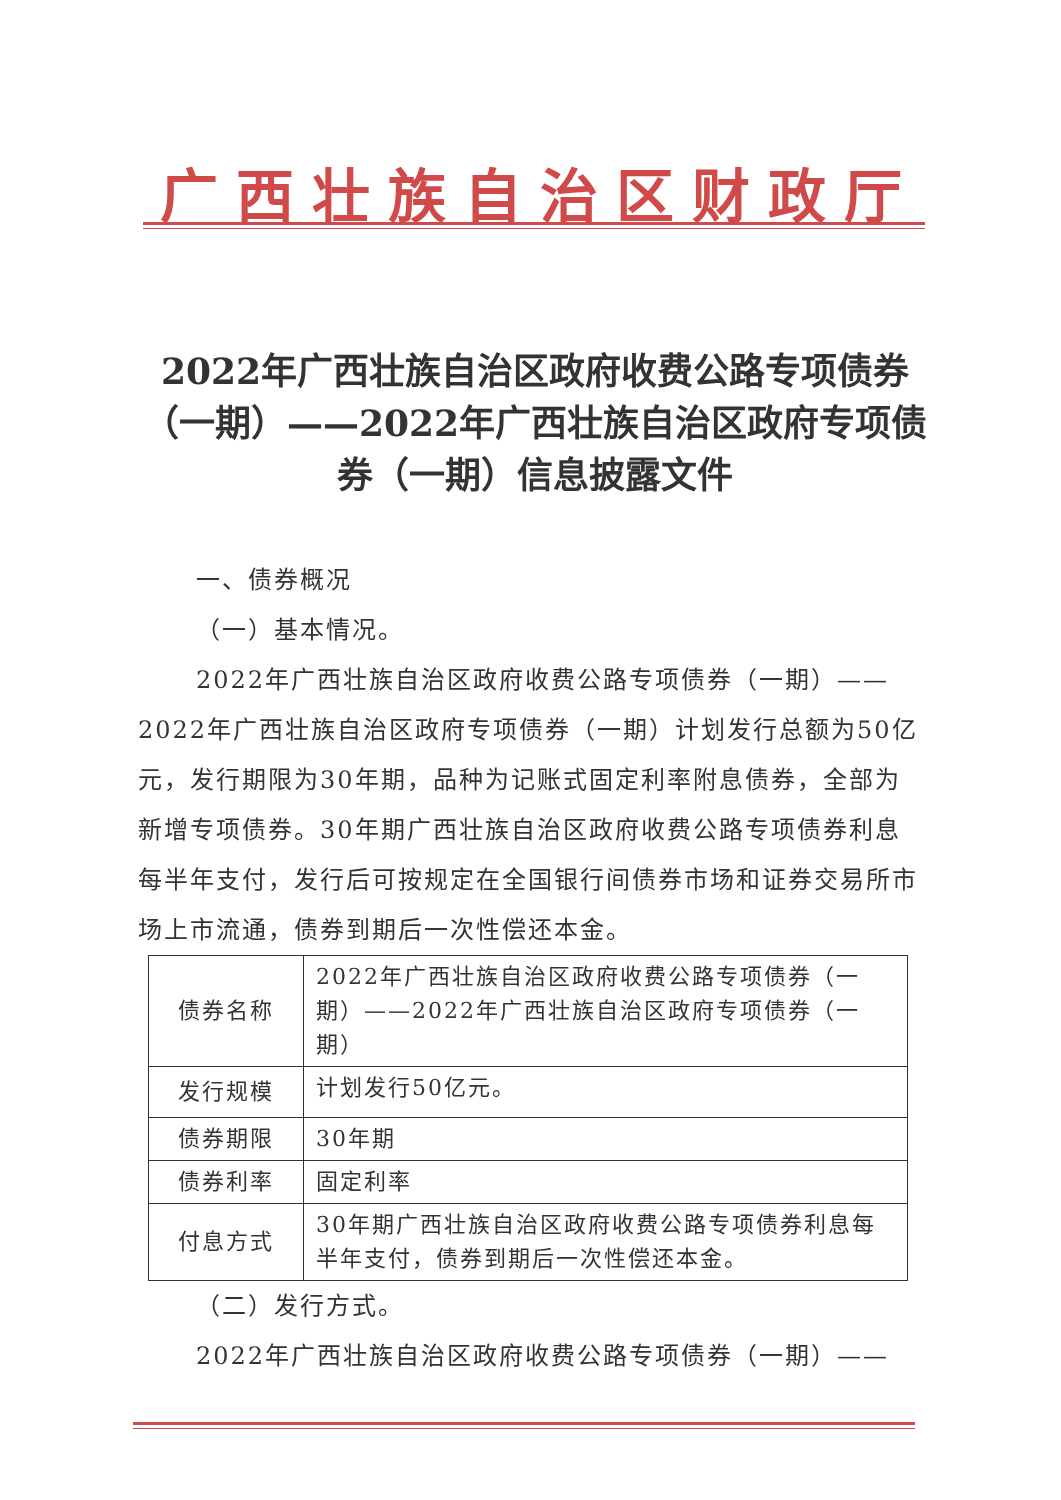广西壮族自治区财政厅
2022年广西壮族自治区政府收费公路专项债券（一期）——2022年广西壮族自治区政府专项债券（一期）信息披露文件
一、债券概况
（一）基本情况。
2022年广西壮族自治区政府收费公路专项债券（一期）——2022年广西壮族自治区政府专项债券（一期）计划发行总额为50亿元，发行期限为30年期，品种为记账式固定利率附息债券，全部为新增专项债券。30年期广西壮族自治区政府收费公路专项债券利息每半年支付，发行后可按规定在全国银行间债券市场和证券交易所市场上市流通，债券到期后一次性偿还本金。
| 债券名称 | 2022年广西壮族自治区政府收费公路专项债券（一期）——2022年广西壮族自治区政府专项债券（一期） |
| 发行规模 | 计划发行50亿元。 |
| 债券期限 | 30年期 |
| 债券利率 | 固定利率 |
| 付息方式 | 30年期广西壮族自治区政府收费公路专项债券利息每半年支付，债券到期后一次性偿还本金。 |
（二）发行方式。
2022年广西壮族自治区政府收费公路专项债券（一期）——